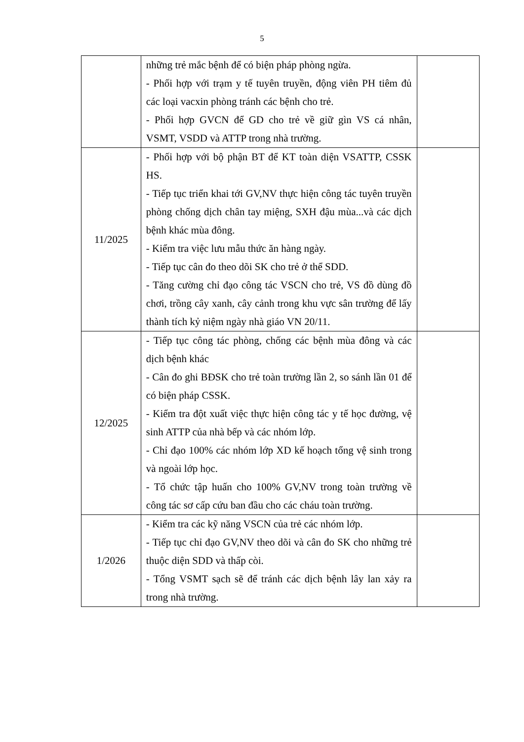5
| | những trẻ mắc bệnh để có biện pháp phòng ngừa. - Phối hợp với trạm y tế tuyên truyền, động viên PH tiêm đủ các loại vacxin phòng tránh các bệnh cho trẻ. - Phối hợp GVCN để GD cho trẻ về giữ gìn VS cá nhân, VSMT, VSDD và ATTP trong nhà trường. | |
| 11/2025 | - Phối hợp với bộ phận BT để KT toàn diện VSATTP, CSSK HS. - Tiếp tục triển khai tới GV,NV thực hiện công tác tuyên truyền phòng chống dịch chân tay miệng, SXH đậu mùa...và các dịch bệnh khác mùa đông. - Kiểm tra việc lưu mẫu thức ăn hàng ngày. - Tiếp tục cân đo theo dõi SK cho trẻ ở thể SDD. - Tăng cường chỉ đạo công tác VSCN cho trẻ, VS đồ dùng đồ chơi, trồng cây xanh, cây cảnh trong khu vực sân trường để lấy thành tích kỷ niệm ngày nhà giáo VN 20/11. | |
| 12/2025 | - Tiếp tục công tác phòng, chống các bệnh mùa đông và các dịch bệnh khác - Cân đo ghi BĐSK cho trẻ toàn trường lần 2, so sánh lần 01 để có biện pháp CSSK. - Kiểm tra đột xuất việc thực hiện công tác y tế học đường, vệ sinh ATTP của nhà bếp và các nhóm lớp. - Chỉ đạo 100% các nhóm lớp XD kế hoạch tổng vệ sinh trong và ngoài lớp học. - Tổ chức tập huấn cho 100% GV,NV trong toàn trường về công tác sơ cấp cứu ban đầu cho các cháu toàn trường. | |
| 1/2026 | - Kiểm tra các kỹ năng VSCN của trẻ các nhóm lớp. - Tiếp tục chỉ đạo GV,NV theo dõi và cân đo SK cho những trẻ thuộc diện SDD và thấp còi. - Tổng VSMT sạch sẽ để tránh các dịch bệnh lây lan xảy ra trong nhà trường. | |